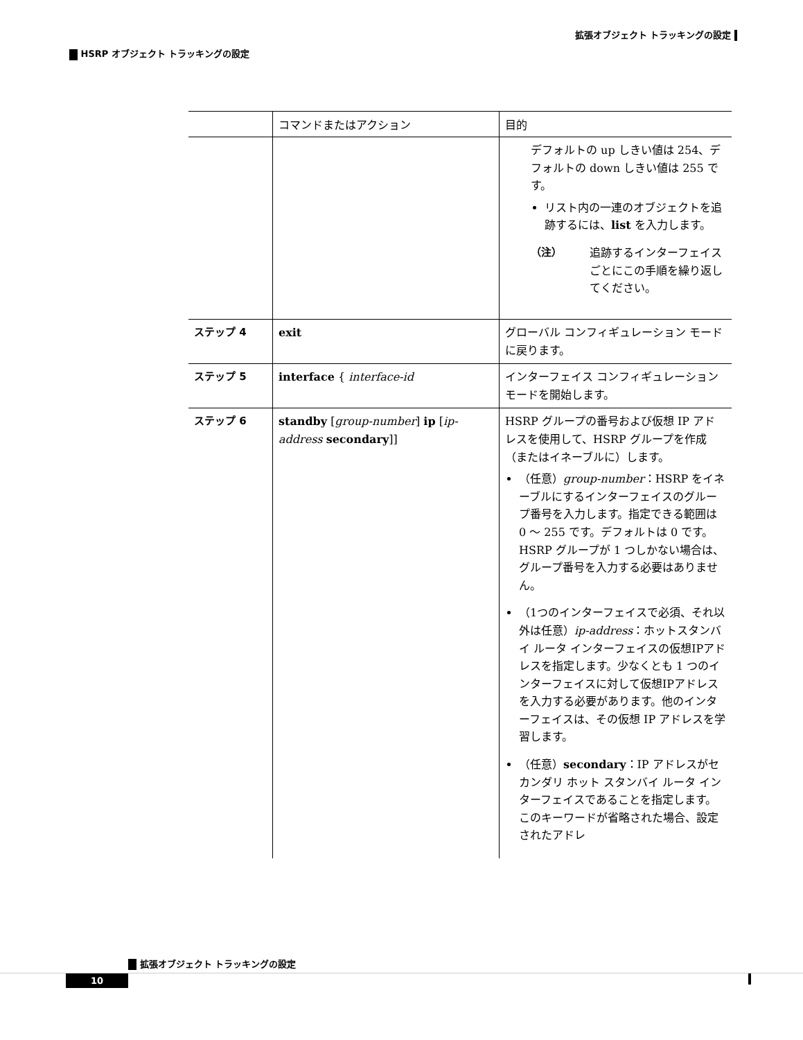拡張オブジェクト トラッキングの設定
HSRP オブジェクト トラッキングの設定
| | コマンドまたはアクション | 目的 |
| --- | --- | --- |
| | | デフォルトの up しきい値は 254、デフォルトの down しきい値は 255 です。 リスト内の一連のオブジェクトを追跡するには、 list を入力します。 （注） 追跡するインターフェイスごとにこの手順を繰り返してください。 |
| ステップ 4 | exit | グローバル コンフィギュレーション モードに戻ります。 |
| ステップ 5 | interface { interface-id | インターフェイス コンフィギュレーション モードを開始します。 |
| ステップ 6 | standby [ group-number ] ip [ ip-address secondary ]] | HSRP グループの番号および仮想 IP アドレスを使用して、HSRP グループを作成（またはイネーブルに）します。 （任意） group-number ：HSRP をイネーブルにするインターフェイスのグループ番号を入力します。指定できる範囲は 0 ～ 255 です。デフォルトは 0 です。HSRP グループが 1 つしかない場合は、グループ番号を入力する必要はありません。 （1つのインターフェイスで必須、それ以外は任意） ip-address ：ホットスタンバイ ルータ インターフェイスの仮想IPアドレスを指定します。少なくとも 1 つのインターフェイスに対して仮想IPアドレスを入力する必要があります。他のインターフェイスは、その仮想 IP アドレスを学習します。 （任意） secondary ：IP アドレスがセカンダリ ホット スタンバイ ルータ インターフェイスであることを指定します。このキーワードが省略された場合、設定されたアドレ |
拡張オブジェクト トラッキングの設定
10